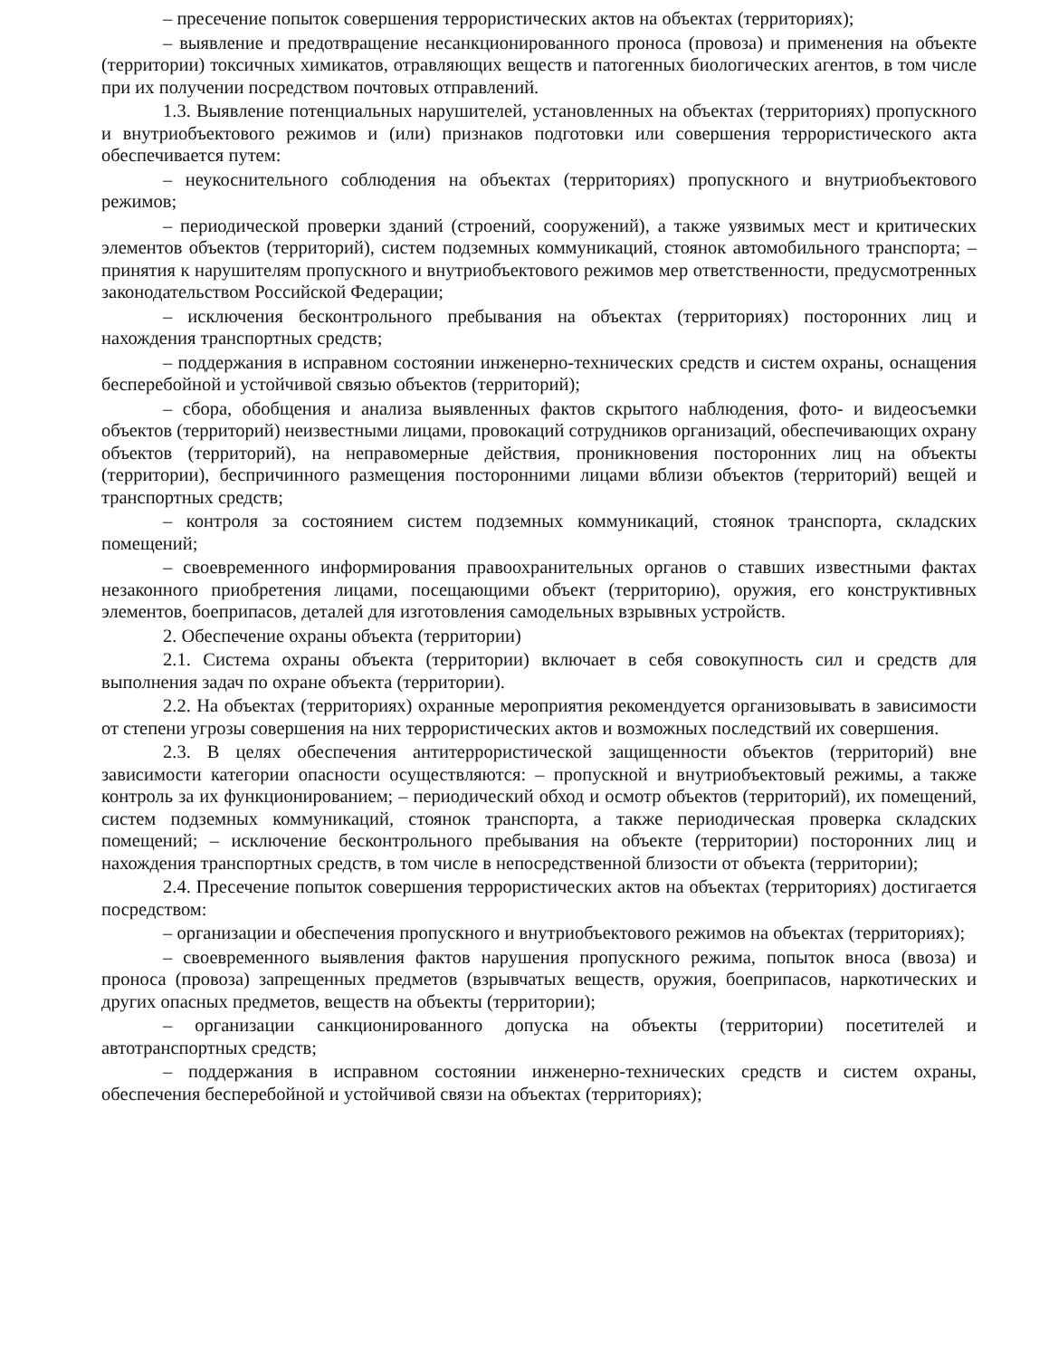– пресечение попыток совершения террористических актов на объектах (территориях);
– выявление и предотвращение несанкционированного проноса (провоза) и применения на объекте (территории) токсичных химикатов, отравляющих веществ и патогенных биологических агентов, в том числе при их получении посредством почтовых отправлений.
1.3. Выявление потенциальных нарушителей, установленных на объектах (территориях) пропускного и внутриобъектового режимов и (или) признаков подготовки или совершения террористического акта обеспечивается путем:
– неукоснительного соблюдения на объектах (территориях) пропускного и внутриобъектового режимов;
– периодической проверки зданий (строений, сооружений), а также уязвимых мест и критических элементов объектов (территорий), систем подземных коммуникаций, стоянок автомобильного транспорта; – принятия к нарушителям пропускного и внутриобъектового режимов мер ответственности, предусмотренных законодательством Российской Федерации;
– исключения бесконтрольного пребывания на объектах (территориях) посторонних лиц и нахождения транспортных средств;
– поддержания в исправном состоянии инженерно-технических средств и систем охраны, оснащения бесперебойной и устойчивой связью объектов (территорий);
– сбора, обобщения и анализа выявленных фактов скрытого наблюдения, фото- и видеосъемки объектов (территорий) неизвестными лицами, провокаций сотрудников организаций, обеспечивающих охрану объектов (территорий), на неправомерные действия, проникновения посторонних лиц на объекты (территории), беспричинного размещения посторонними лицами вблизи объектов (территорий) вещей и транспортных средств;
– контроля за состоянием систем подземных коммуникаций, стоянок транспорта, складских помещений;
– своевременного информирования правоохранительных органов о ставших известными фактах незаконного приобретения лицами, посещающими объект (территорию), оружия, его конструктивных элементов, боеприпасов, деталей для изготовления самодельных взрывных устройств.
2. Обеспечение охраны объекта (территории)
2.1. Система охраны объекта (территории) включает в себя совокупность сил и средств для выполнения задач по охране объекта (территории).
2.2. На объектах (территориях) охранные мероприятия рекомендуется организовывать в зависимости от степени угрозы совершения на них террористических актов и возможных последствий их совершения.
2.3. В целях обеспечения антитеррористической защищенности объектов (территорий) вне зависимости категории опасности осуществляются: – пропускной и внутриобъектовый режимы, а также контроль за их функционированием; – периодический обход и осмотр объектов (территорий), их помещений, систем подземных коммуникаций, стоянок транспорта, а также периодическая проверка складских помещений; – исключение бесконтрольного пребывания на объекте (территории) посторонних лиц и нахождения транспортных средств, в том числе в непосредственной близости от объекта (территории);
2.4. Пресечение попыток совершения террористических актов на объектах (территориях) достигается посредством:
– организации и обеспечения пропускного и внутриобъектового режимов на объектах (территориях);
– своевременного выявления фактов нарушения пропускного режима, попыток вноса (ввоза) и проноса (провоза) запрещенных предметов (взрывчатых веществ, оружия, боеприпасов, наркотических и других опасных предметов, веществ на объекты (территории);
– организации санкционированного допуска на объекты (территории) посетителей и автотранспортных средств;
– поддержания в исправном состоянии инженерно-технических средств и систем охраны, обеспечения бесперебойной и устойчивой связи на объектах (территориях);